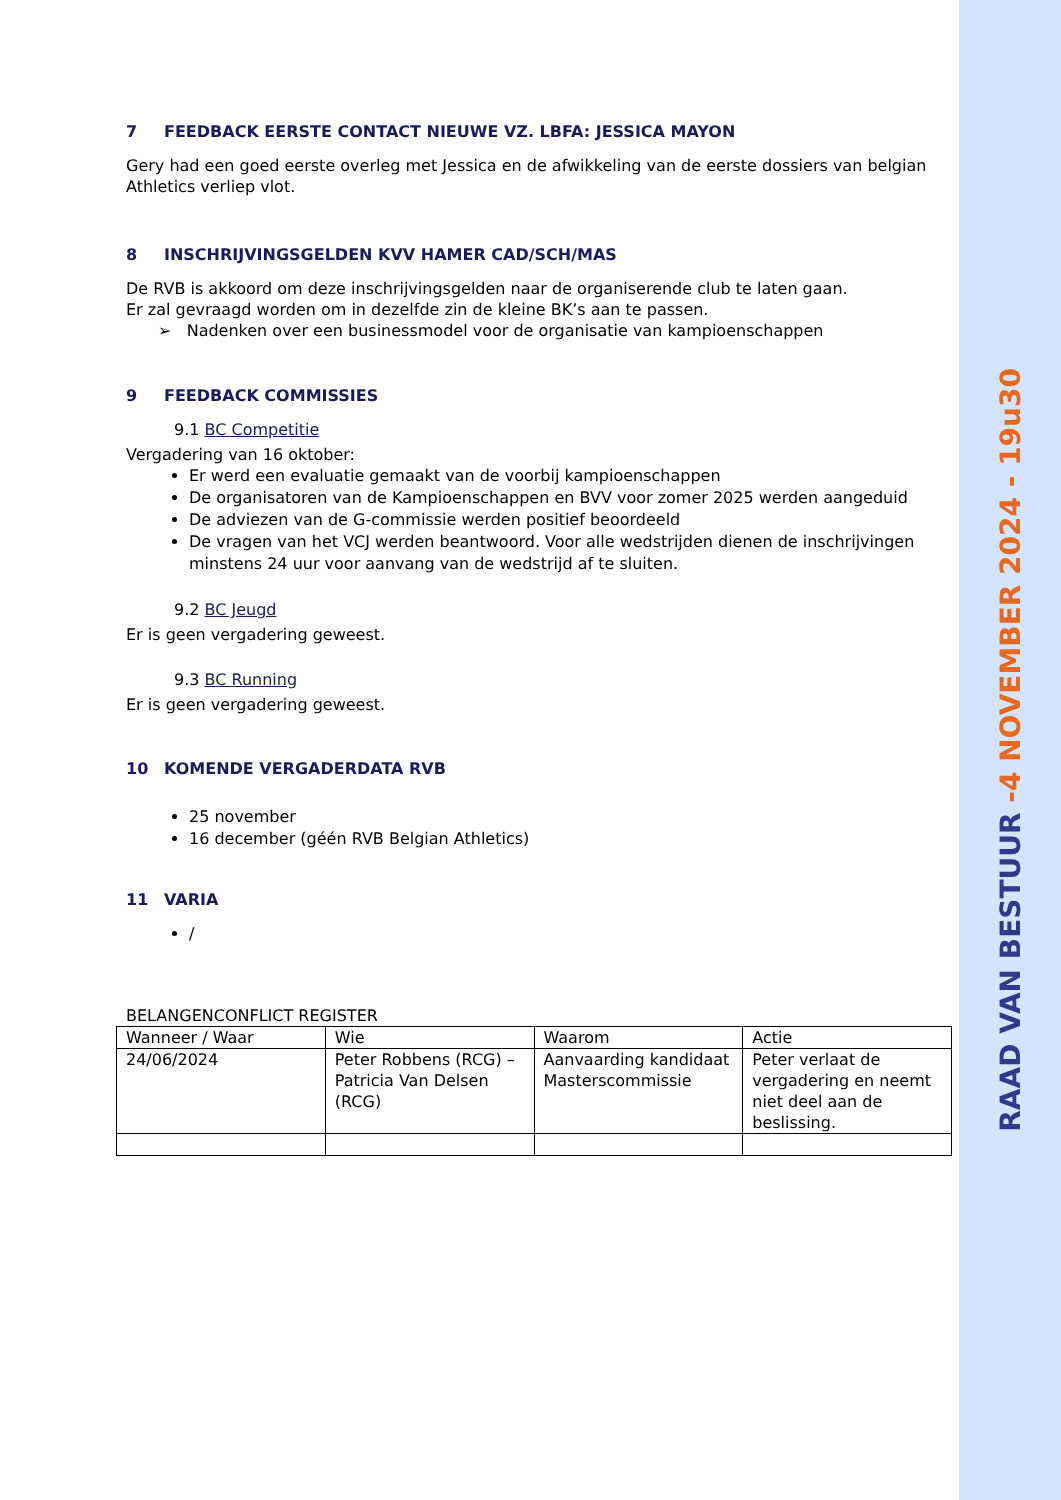7 FEEDBACK EERSTE CONTACT NIEUWE VZ. LBFA: JESSICA MAYON
Gery had een goed eerste overleg met Jessica en de afwikkeling van de eerste dossiers van belgian Athletics verliep vlot.
8 INSCHRIJVINGSGELDEN KVV HAMER CAD/SCH/MAS
De RVB is akkoord om deze inschrijvingsgelden naar de organiserende club te laten gaan.
Er zal gevraagd worden om in dezelfde zin de kleine BK’s aan te passen.
➢ Nadenken over een businessmodel voor de organisatie van kampioenschappen
9 FEEDBACK COMMISSIES
9.1 BC Competitie
Vergadering van 16 oktober:
Er werd een evaluatie gemaakt van de voorbij kampioenschappen
De organisatoren van de Kampioenschappen en BVV voor zomer 2025 werden aangeduid
De adviezen van de G-commissie werden positief beoordeeld
De vragen van het VCJ werden beantwoord. Voor alle wedstrijden dienen de inschrijvingen minstens 24 uur voor aanvang van de wedstrijd af te sluiten.
9.2 BC Jeugd
Er is geen vergadering geweest.
9.3 BC Running
Er is geen vergadering geweest.
10 KOMENDE VERGADERDATA RVB
25 november
16 december (géén RVB Belgian Athletics)
11 VARIA
/
BELANGENCONFLICT REGISTER
| Wanneer / Waar | Wie | Waarom | Actie |
| 24/06/2024 | Peter Robbens (RCG) – Patricia Van Delsen (RCG) | Aanvaarding kandidaat Masterscommissie | Peter verlaat de vergadering en neemt niet deel aan de beslissing. |
RAAD VAN BESTUUR -4 NOVEMBER 2024 - 19u30